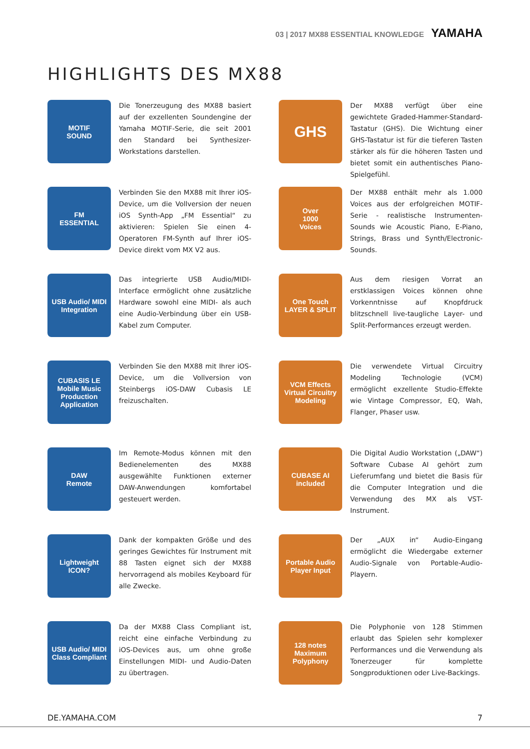03 | 2017 MX88 ESSENTIAL KNOWLEDGE YAMAHA
HIGHLIGHTS DES MX88
MOTIF
SOUND
Die Tonerzeugung des MX88 basiert auf der exzellenten Soundengine der Yamaha MOTIF-Serie, die seit 2001 den Standard bei Synthesizer-Workstations darstellen.
GHS
Der MX88 verfügt über eine gewichtete Graded-Hammer-Standard-Tastatur (GHS). Die Wichtung einer GHS-Tastatur ist für die tieferen Tasten stärker als für die höheren Tasten und bietet somit ein authentisches Piano-Spielgefühl.
FM
ESSENTIAL
Verbinden Sie den MX88 mit Ihrer iOS-Device, um die Vollversion der neuen iOS Synth-App „FM Essential“ zu aktivieren: Spielen Sie einen 4-Operatoren FM-Synth auf Ihrer iOS-Device direkt vom MX V2 aus.
Over
1000
Voices
Der MX88 enthält mehr als 1.000 Voices aus der erfolgreichen MOTIF-Serie - realistische Instrumenten-Sounds wie Acoustic Piano, E-Piano, Strings, Brass und Synth/Electronic-Sounds.
USB Audio/ MIDI
Integration
Das integrierte USB Audio/MIDI-Interface ermöglicht ohne zusätzliche Hardware sowohl eine MIDI- als auch eine Audio-Verbindung über ein USB-Kabel zum Computer.
One Touch
LAYER & SPLIT
Aus dem riesigen Vorrat an erstklassigen Voices können ohne Vorkenntnisse auf Knopfdruck blitzschnell live-taugliche Layer- und Split-Performances erzeugt werden.
CUBASIS LE
Mobile Music Production Application
Verbinden Sie den MX88 mit Ihrer iOS-Device, um die Vollversion von Steinbergs iOS-DAW Cubasis LE freizuschalten.
VCM Effects
Virtual Circuitry Modeling
Die verwendete Virtual Circuitry Modeling Technologie (VCM) ermöglicht exzellente Studio-Effekte wie Vintage Compressor, EQ, Wah, Flanger, Phaser usw.
DAW
Remote
Im Remote-Modus können mit den Bedienelementen des MX88 ausgewählte Funktionen externer DAW-Anwendungen komfortabel gesteuert werden.
CUBASE AI
included
Die Digital Audio Workstation („DAW“) Software Cubase AI gehört zum Lieferumfang und bietet die Basis für die Computer Integration und die Verwendung des MX als VST-Instrument.
Lightweight
ICON?
Dank der kompakten Größe und des geringes Gewichtes für Instrument mit 88 Tasten eignet sich der MX88 hervorragend als mobiles Keyboard für alle Zwecke.
Portable Audio
Player Input
Der „AUX in“ Audio-Eingang ermöglicht die Wiedergabe externer Audio-Signale von Portable-Audio-Playern.
USB Audio/ MIDI
Class Compliant
Da der MX88 Class Compliant ist, reicht eine einfache Verbindung zu iOS-Devices aus, um ohne große Einstellungen MIDI- und Audio-Daten zu übertragen.
128 notes
Maximum
Polyphony
Die Polyphonie von 128 Stimmen erlaubt das Spielen sehr komplexer Performances und die Verwendung als Tonerzeuger für komplette Songproduktionen oder Live-Backings.
DE.YAMAHA.COM 7